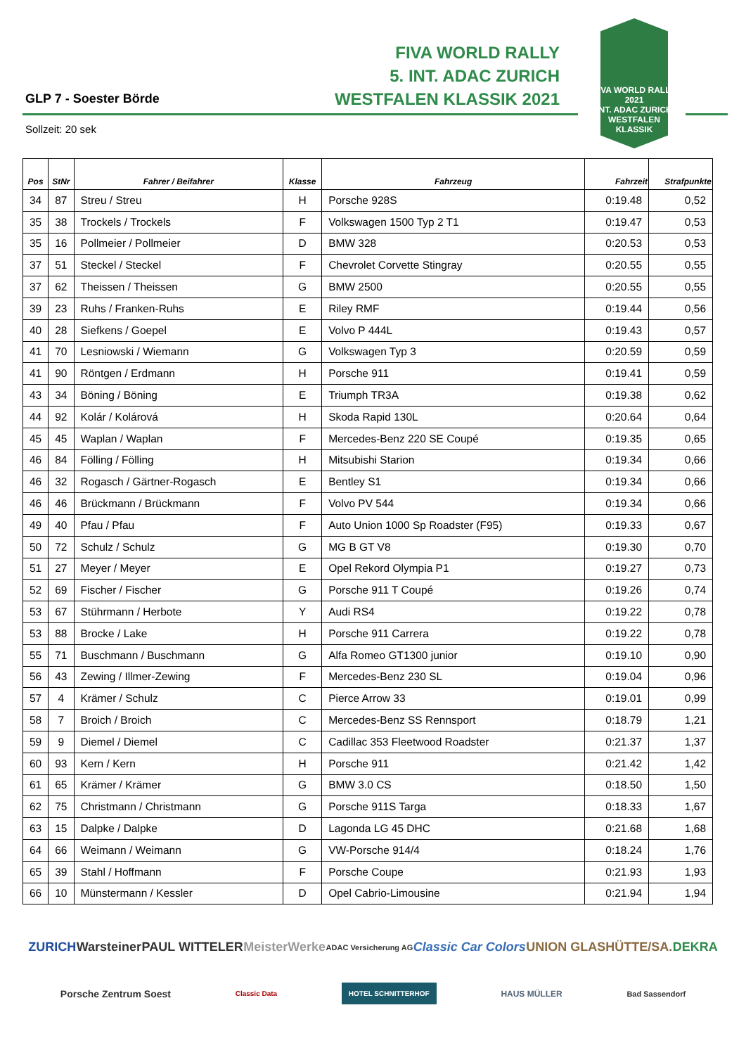FIVA WORLD RALLY
5. INT. ADAC ZURICH
WESTFALEN KLASSIK 2021
FIVA WORLD RALLY 2021
INT. ADAC ZURICH
WESTFALEN
KLASSIK
GLP 7 - Soester Börde
Sollzeit: 20 sek
| Pos | StNr | Fahrer / Beifahrer | Klasse | Fahrzeug | Fahrzeit | Strafpunkte |
| --- | --- | --- | --- | --- | --- | --- |
| 34 | 87 | Streu / Streu | H | Porsche 928S | 0:19.48 | 0,52 |
| 35 | 38 | Trockels / Trockels | F | Volkswagen 1500 Typ 2 T1 | 0:19.47 | 0,53 |
| 35 | 16 | Pollmeier / Pollmeier | D | BMW 328 | 0:20.53 | 0,53 |
| 37 | 51 | Steckel / Steckel | F | Chevrolet Corvette Stingray | 0:20.55 | 0,55 |
| 37 | 62 | Theissen / Theissen | G | BMW 2500 | 0:20.55 | 0,55 |
| 39 | 23 | Ruhs / Franken-Ruhs | E | Riley RMF | 0:19.44 | 0,56 |
| 40 | 28 | Siefkens / Goepel | E | Volvo P 444L | 0:19.43 | 0,57 |
| 41 | 70 | Lesniowski / Wiemann | G | Volkswagen Typ 3 | 0:20.59 | 0,59 |
| 41 | 90 | Röntgen / Erdmann | H | Porsche 911 | 0:19.41 | 0,59 |
| 43 | 34 | Böning / Böning | E | Triumph TR3A | 0:19.38 | 0,62 |
| 44 | 92 | Kolár / Kolárová | H | Skoda Rapid 130L | 0:20.64 | 0,64 |
| 45 | 45 | Waplan / Waplan | F | Mercedes-Benz 220 SE Coupé | 0:19.35 | 0,65 |
| 46 | 84 | Fölling / Fölling | H | Mitsubishi Starion | 0:19.34 | 0,66 |
| 46 | 32 | Rogasch / Gärtner-Rogasch | E | Bentley S1 | 0:19.34 | 0,66 |
| 46 | 46 | Brückmann / Brückmann | F | Volvo PV 544 | 0:19.34 | 0,66 |
| 49 | 40 | Pfau / Pfau | F | Auto Union 1000 Sp Roadster (F95) | 0:19.33 | 0,67 |
| 50 | 72 | Schulz / Schulz | G | MG B GT V8 | 0:19.30 | 0,70 |
| 51 | 27 | Meyer / Meyer | E | Opel Rekord Olympia P1 | 0:19.27 | 0,73 |
| 52 | 69 | Fischer / Fischer | G | Porsche 911 T Coupé | 0:19.26 | 0,74 |
| 53 | 67 | Stührmann / Herbote | Y | Audi RS4 | 0:19.22 | 0,78 |
| 53 | 88 | Brocke / Lake | H | Porsche 911 Carrera | 0:19.22 | 0,78 |
| 55 | 71 | Buschmann / Buschmann | G | Alfa Romeo GT1300 junior | 0:19.10 | 0,90 |
| 56 | 43 | Zewing / Illmer-Zewing | F | Mercedes-Benz 230 SL | 0:19.04 | 0,96 |
| 57 | 4 | Krämer / Schulz | C | Pierce Arrow 33 | 0:19.01 | 0,99 |
| 58 | 7 | Broich / Broich | C | Mercedes-Benz SS Rennsport | 0:18.79 | 1,21 |
| 59 | 9 | Diemel / Diemel | C | Cadillac 353 Fleetwood Roadster | 0:21.37 | 1,37 |
| 60 | 93 | Kern / Kern | H | Porsche 911 | 0:21.42 | 1,42 |
| 61 | 65 | Krämer / Krämer | G | BMW 3.0 CS | 0:18.50 | 1,50 |
| 62 | 75 | Christmann / Christmann | G | Porsche 911S Targa | 0:18.33 | 1,67 |
| 63 | 15 | Dalpke / Dalpke | D | Lagonda LG 45 DHC | 0:21.68 | 1,68 |
| 64 | 66 | Weimann / Weimann | G | VW-Porsche 914/4 | 0:18.24 | 1,76 |
| 65 | 39 | Stahl / Hoffmann | F | Porsche Coupe | 0:21.93 | 1,93 |
| 66 | 10 | Münstermann / Kessler | D | Opel Cabrio-Limousine | 0:21.94 | 1,94 |
ZURICH Warsteiner PAUL WITTELER MeisterWerke ADAC Versicherung AG Classic Car Colors UNION GLASHÜTTE/SA. DEKRA Porsche Zentrum Soest Classic Data HOTEL SCHNITTERHOF HAUS MÜLLER Bad Sassendorf